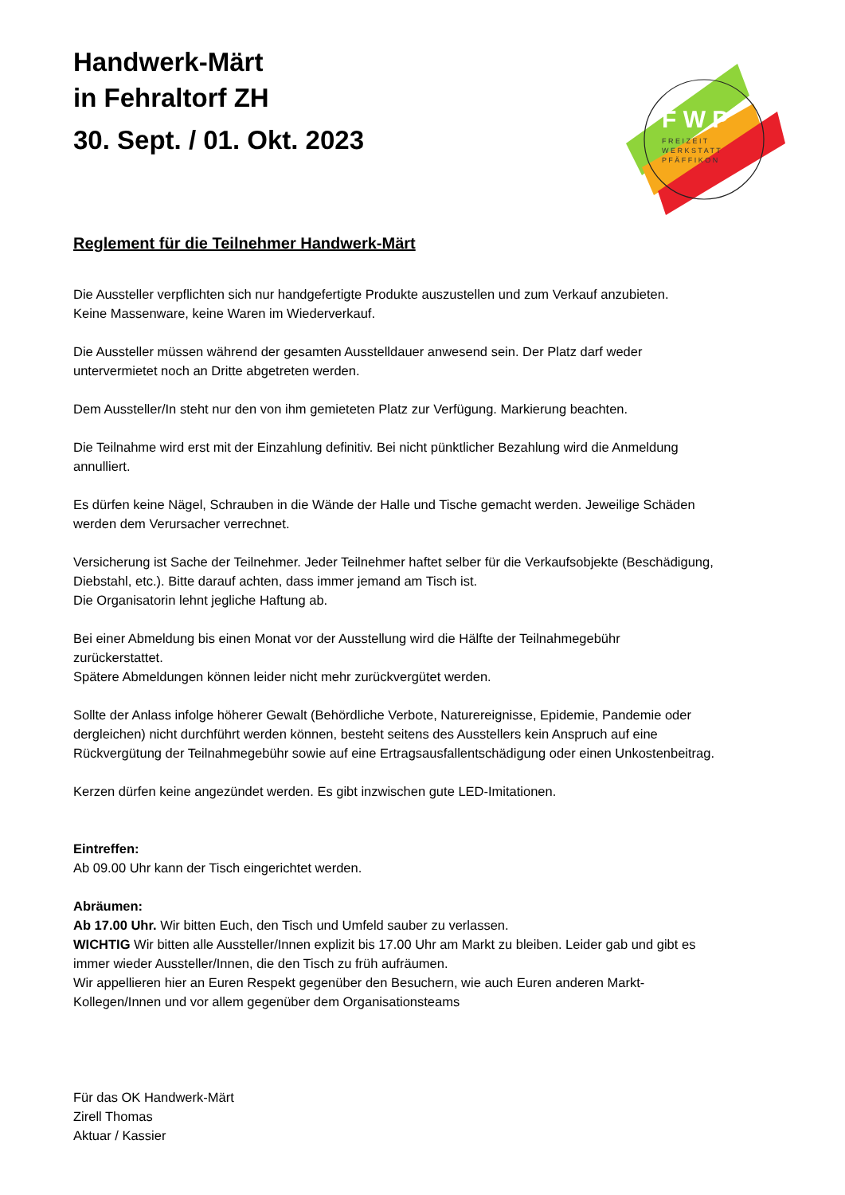F W P
F R E I Z E I T
W E R K S T A T T
P F Ä F F I K O N
Handwerk-Märt
in Fehraltorf ZH
30. Sept. / 01. Okt. 2023
Reglement für die Teilnehmer Handwerk-Märt
Die Aussteller verpflichten sich nur handgefertigte Produkte auszustellen und zum Verkauf anzubieten.
Keine Massenware, keine Waren im Wiederverkauf.
Die Aussteller müssen während der gesamten Ausstelldauer anwesend sein. Der Platz darf weder
untervermietet noch an Dritte abgetreten werden.
Dem Aussteller/In steht nur den von ihm gemieteten Platz zur Verfügung. Markierung beachten.
Die Teilnahme wird erst mit der Einzahlung definitiv. Bei nicht pünktlicher Bezahlung wird die Anmeldung
annulliert.
Es dürfen keine Nägel, Schrauben in die Wände der Halle und Tische gemacht werden. Jeweilige Schäden
werden dem Verursacher verrechnet.
Versicherung ist Sache der Teilnehmer. Jeder Teilnehmer haftet selber für die Verkaufsobjekte (Beschädigung,
Diebstahl, etc.). Bitte darauf achten, dass immer jemand am Tisch ist.
Die Organisatorin lehnt jegliche Haftung ab.
Bei einer Abmeldung bis einen Monat vor der Ausstellung wird die Hälfte der Teilnahmegebühr
zurückerstattet.
Spätere Abmeldungen können leider nicht mehr zurückvergütet werden.
Sollte der Anlass infolge höherer Gewalt (Behördliche Verbote, Naturereignisse, Epidemie, Pandemie oder
dergleichen) nicht durchführt werden können, besteht seitens des Ausstellers kein Anspruch auf eine
Rückvergütung der Teilnahmegebühr sowie auf eine Ertragsausfallentschädigung oder einen Unkostenbeitrag.
Kerzen dürfen keine angezündet werden. Es gibt inzwischen gute LED-Imitationen.
Eintreffen:
Ab 09.00 Uhr kann der Tisch eingerichtet werden.
Abräumen:
Ab 17.00 Uhr. Wir bitten Euch, den Tisch und Umfeld sauber zu verlassen.
WICHTIG Wir bitten alle Aussteller/Innen explizit bis 17.00 Uhr am Markt zu bleiben. Leider gab und gibt es
immer wieder Aussteller/Innen, die den Tisch zu früh aufräumen.
Wir appellieren hier an Euren Respekt gegenüber den Besuchern, wie auch Euren anderen Markt-
Kollegen/Innen und vor allem gegenüber dem Organisationsteams
Für das OK Handwerk-Märt
Zirell Thomas
Aktuar / Kassier